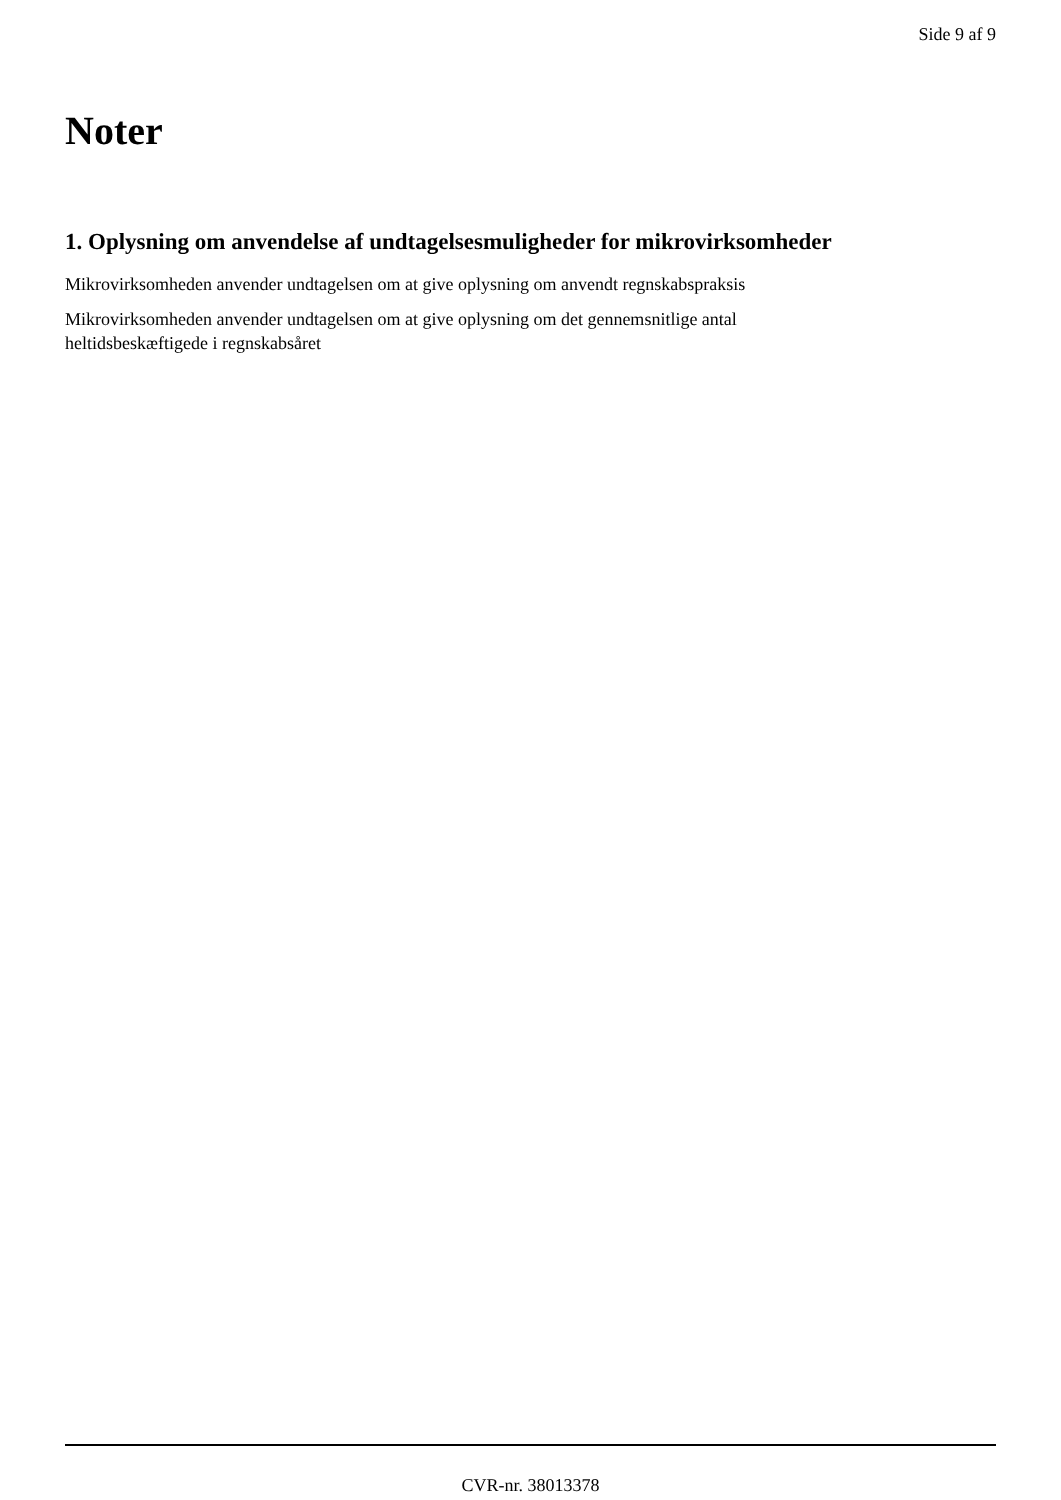Side 9 af 9
Noter
1. Oplysning om anvendelse af undtagelsesmuligheder for mikrovirksomheder
Mikrovirksomheden anvender undtagelsen om at give oplysning om anvendt regnskabspraksis
Mikrovirksomheden anvender undtagelsen om at give oplysning om det gennemsnitlige antal
heltidsbeskæftigede i regnskabsåret
CVR-nr. 38013378